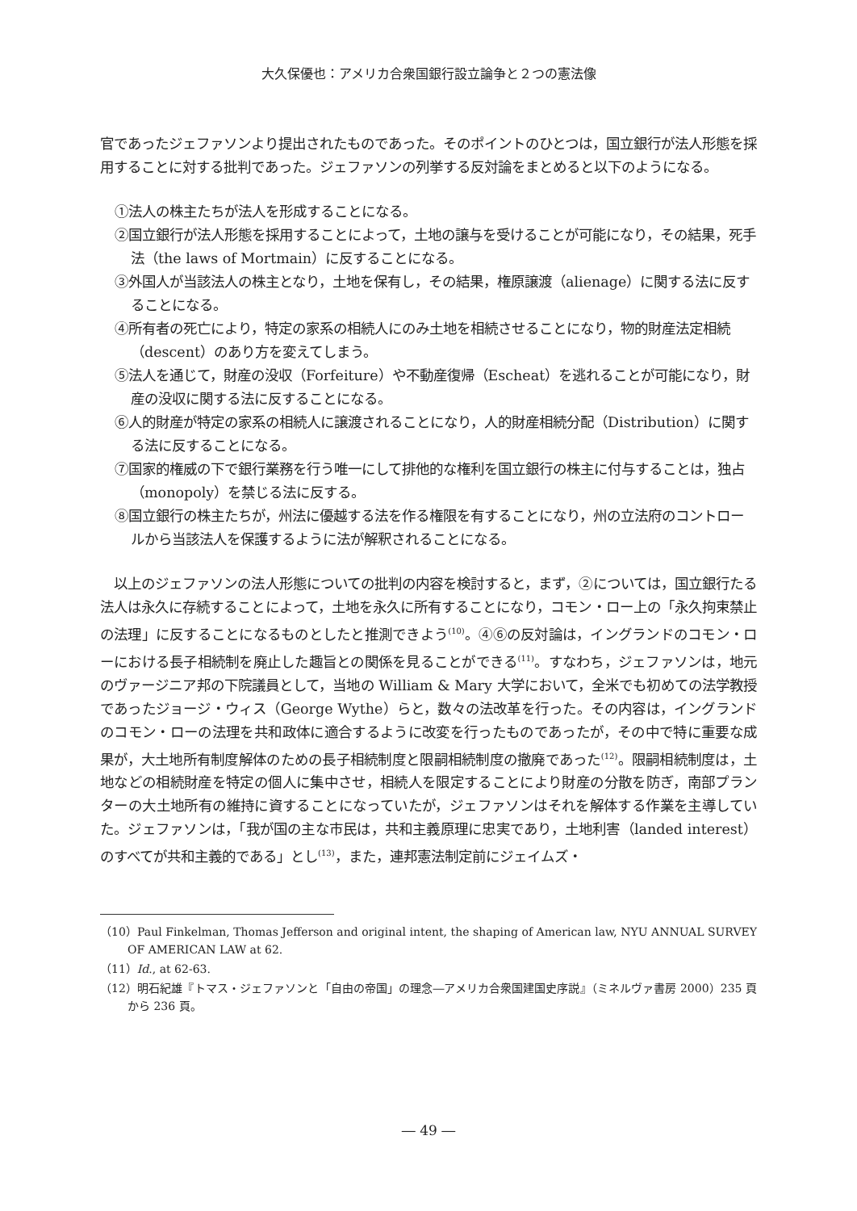大久保優也：アメリカ合衆国銀行設立論争と２つの憲法像
官であったジェファソンより提出されたものであった。そのポイントのひとつは，国立銀行が法人形態を採用することに対する批判であった。ジェファソンの列挙する反対論をまとめると以下のようになる。
①法人の株主たちが法人を形成することになる。
②国立銀行が法人形態を採用することによって，土地の譲与を受けることが可能になり，その結果，死手法（the laws of Mortmain）に反することになる。
③外国人が当該法人の株主となり，土地を保有し，その結果，権原譲渡（alienage）に関する法に反することになる。
④所有者の死亡により，特定の家系の相続人にのみ土地を相続させることになり，物的財産法定相続（descent）のあり方を変えてしまう。
⑤法人を通じて，財産の没収（Forfeiture）や不動産復帰（Escheat）を逃れることが可能になり，財産の没収に関する法に反することになる。
⑥人的財産が特定の家系の相続人に譲渡されることになり，人的財産相続分配（Distribution）に関する法に反することになる。
⑦国家的権威の下で銀行業務を行う唯一にして排他的な権利を国立銀行の株主に付与することは，独占（monopoly）を禁じる法に反する。
⑧国立銀行の株主たちが，州法に優越する法を作る権限を有することになり，州の立法府のコントロールから当該法人を保護するように法が解釈されることになる。
　以上のジェファソンの法人形態についての批判の内容を検討すると，まず，②については，国立銀行たる法人は永久に存続することによって，土地を永久に所有することになり，コモン・ロー上の「永久拘束禁止の法理」に反することになるものとしたと推測できよう<sup>(10)</sup>。④⑥の反対論は，イングランドのコモン・ローにおける長子相続制を廃止した趣旨との関係を見ることができる<sup>(11)</sup>。すなわち，ジェファソンは，地元のヴァージニア邦の下院議員として，当地の William & Mary 大学において，全米でも初めての法学教授であったジョージ・ウィス（George Wythe）らと，数々の法改革を行った。その内容は，イングランドのコモン・ローの法理を共和政体に適合するように改変を行ったものであったが，その中で特に重要な成果が，大土地所有制度解体のための長子相続制度と限嗣相続制度の撤廃であった<sup>(12)</sup>。限嗣相続制度は，土地などの相続財産を特定の個人に集中させ，相続人を限定することにより財産の分散を防ぎ，南部プランターの大土地所有の維持に資することになっていたが，ジェファソンはそれを解体する作業を主導していた。ジェファソンは，「我が国の主な市民は，共和主義原理に忠実であり，土地利害（landed interest）のすべてが共和主義的である」とし<sup>(13)</sup>，また，連邦憲法制定前にジェイムズ・
（10）Paul Finkelman, Thomas Jefferson and original intent, the shaping of American law, NYU ANNUAL SURVEY OF AMERICAN LAW at 62.
（11）Id., at 62-63.
（12）明石紀雄『トマス・ジェファソンと「自由の帝国」の理念―アメリカ合衆国建国史序説』（ミネルヴァ書房 2000）235 頁から 236 頁。
― 49 ―